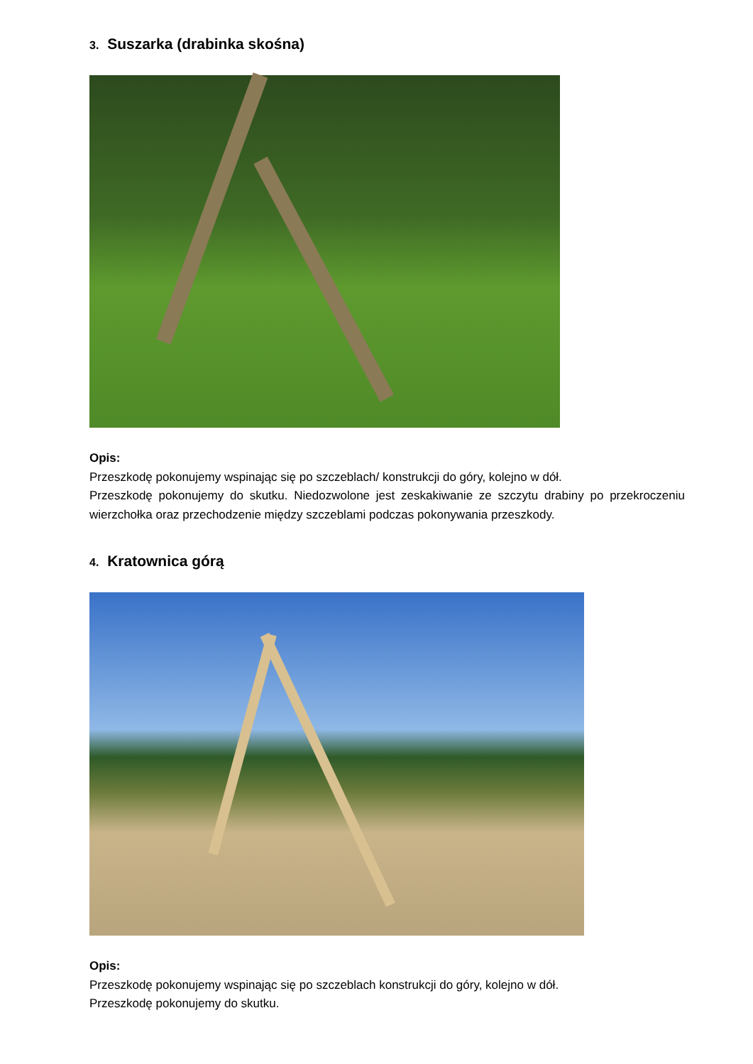3. Suszarka (drabinka skośna)
Opis:
Przeszkodę pokonujemy wspinając się po szczeblach/ konstrukcji do góry, kolejno w dół.
Przeszkodę pokonujemy do skutku. Niedozwolone jest zeskakiwanie ze szczytu drabiny po przekroczeniu wierzchołka oraz przechodzenie między szczeblami podczas pokonywania przeszkody.
4. Kratownica górą
Opis:
Przeszkodę pokonujemy wspinając się po szczeblach konstrukcji do góry, kolejno w dół.
Przeszkodę pokonujemy do skutku.